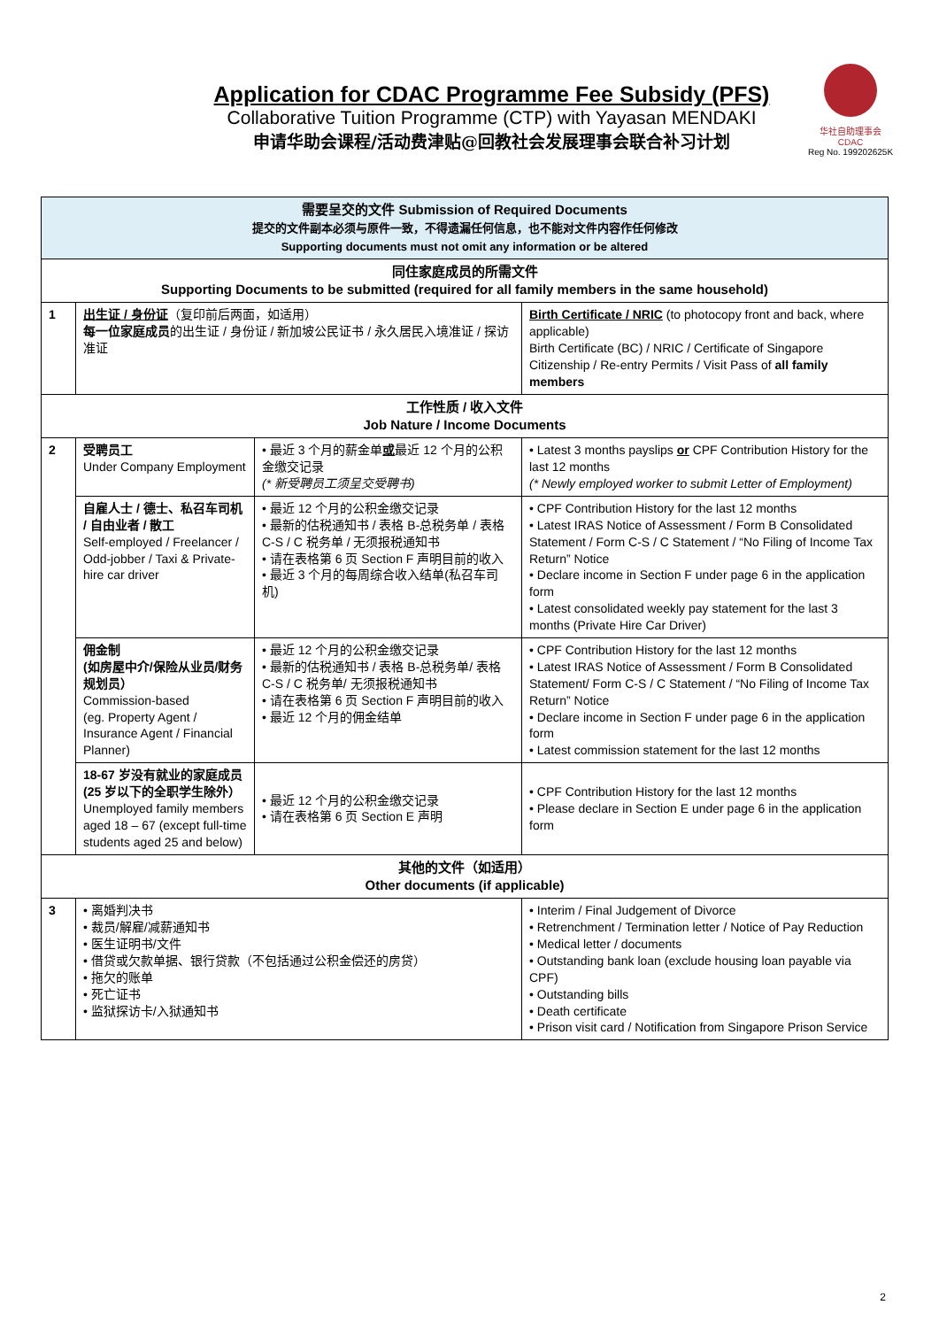Application for CDAC Programme Fee Subsidy (PFS)
Collaborative Tuition Programme (CTP) with Yayasan MENDAKI
申请华助会课程/活动费津贴@回教社会发展理事会联合补习计划
华社自助理事会
CDAC
Reg No. 199202625K
| 需要呈交的文件 Submission of Required Documents 提交的文件副本必须与原件一致，不得遗漏任何信息，也不能对文件内容作任何修改 Supporting documents must not omit any information or be altered | | | |
| 同住家庭成员的所需文件 Supporting Documents to be submitted (required for all family members in the same household) | | | |
| 1 | 出生证 / 身份证 （复印前后两面，如适用） 每一位家庭成员 的出生证 / 身份证 / 新加坡公民证书 / 永久居民入境准证 / 探访准证 | | Birth Certificate / NRIC (to photocopy front and back, where applicable) Birth Certificate (BC) / NRIC / Certificate of Singapore Citizenship / Re-entry Permits / Visit Pass of all family members |
| 工作性质 / 收入文件 Job Nature / Income Documents | | | |
| 2 | 受聘员工 Under Company Employment | • 最近 3 个月的薪金单 或 最近 12 个月的公积金缴交记录 (* 新受聘员工须呈交受聘书) | • Latest 3 months payslips or CPF Contribution History for the last 12 months (* Newly employed worker to submit Letter of Employment) |
| | 自雇人士 / 德士、私召车司机 / 自由业者 / 散工 Self-employed / Freelancer / Odd-jobber / Taxi & Private-hire car driver | • 最近 12 个月的公积金缴交记录 • 最新的估税通知书 / 表格 B-总税务单 / 表格 C-S / C 税务单 / 无须报税通知书 • 请在表格第 6 页 Section F 声明目前的收入 • 最近 3 个月的每周综合收入结单(私召车司机) | • CPF Contribution History for the last 12 months • Latest IRAS Notice of Assessment / Form B Consolidated Statement / Form C-S / C Statement / “No Filing of Income Tax Return” Notice • Declare income in Section F under page 6 in the application form • Latest consolidated weekly pay statement for the last 3 months (Private Hire Car Driver) |
| | 佣金制 (如房屋中介/保险从业员/财务规划员） Commission-based (eg. Property Agent / Insurance Agent / Financial Planner) | • 最近 12 个月的公积金缴交记录 • 最新的估税通知书 / 表格 B-总税务单/ 表格 C-S / C 税务单/ 无须报税通知书 • 请在表格第 6 页 Section F 声明目前的收入 • 最近 12 个月的佣金结单 | • CPF Contribution History for the last 12 months • Latest IRAS Notice of Assessment / Form B Consolidated Statement/ Form C-S / C Statement / “No Filing of Income Tax Return” Notice • Declare income in Section F under page 6 in the application form • Latest commission statement for the last 12 months |
| | 18-67 岁没有就业的家庭成员 (25 岁以下的全职学生除外） Unemployed family members aged 18 – 67 (except full-time students aged 25 and below) | • 最近 12 个月的公积金缴交记录 • 请在表格第 6 页 Section E 声明 | • CPF Contribution History for the last 12 months • Please declare in Section E under page 6 in the application form |
| 其他的文件（如适用） Other documents (if applicable) | | | |
| 3 | • 离婚判决书 • 裁员/解雇/减薪通知书 • 医生证明书/文件 • 借贷或欠款单据、银行贷款（不包括通过公积金偿还的房贷） • 拖欠的账单 • 死亡证书 • 监狱探访卡/入狱通知书 | | • Interim / Final Judgement of Divorce • Retrenchment / Termination letter / Notice of Pay Reduction • Medical letter / documents • Outstanding bank loan (exclude housing loan payable via CPF) • Outstanding bills • Death certificate • Prison visit card / Notification from Singapore Prison Service |
2